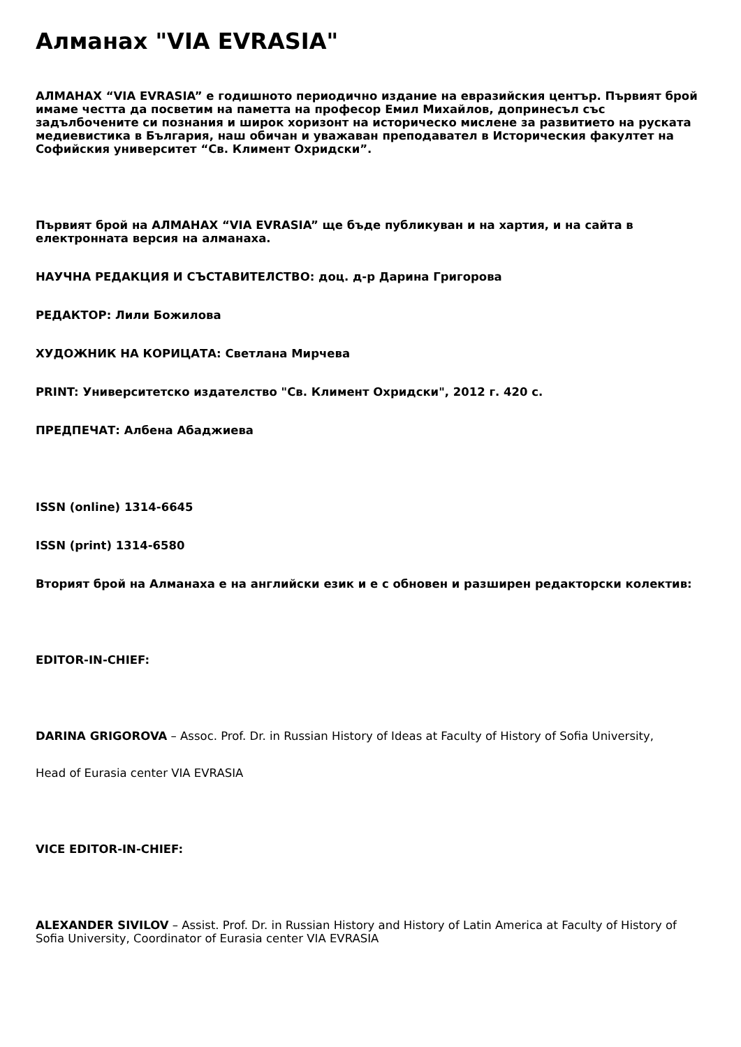Алманах "VIA EVRASIA"
АЛМАНАХ “VIA EVRASIA” е годишното периодично издание на евразийския център. Първият брой имаме честта да посветим на паметта на професор Емил Михайлов, допринесъл със задълбочените си познания и широк хоризонт на историческо мислене за развитието на руската медиевистика в България, наш обичан и уважаван преподавател в Историческия факултет на Софийския университет “Св. Климент Охридски”.
Първият брой на АЛМАНАХ “VIA EVRASIA” ще бъде публикуван и на хартия, и на сайта в електронната версия на алманаха.
НАУЧНА РЕДАКЦИЯ И СЪСТАВИТЕЛСТВО: доц. д-р Дарина Григорова
РЕДАКТОР: Лили Божилова
ХУДОЖНИК НА КОРИЦАТА: Светлана Мирчева
PRINT: Университетско издателство "Св. Климент Охридски", 2012 г. 420 с.
ПРЕДПЕЧАТ: Албена Абаджиева
ISSN (online) 1314-6645
ISSN (print) 1314-6580
Вторият брой на Алманаха е на английски език и е с обновен и разширен редакторски колектив:
EDITOR-IN-CHIEF:
DARINA GRIGOROVA – Assoc. Prof. Dr. in Russian History of Ideas at Faculty of History of Sofia University,
Head of Eurasia center VIA EVRASIA
VICE EDITOR-IN-CHIEF:
ALEXANDER SIVILOV – Assist. Prof. Dr. in Russian History and History of Latin America at Faculty of History of Sofia University, Coordinator of Eurasia center VIA EVRASIA